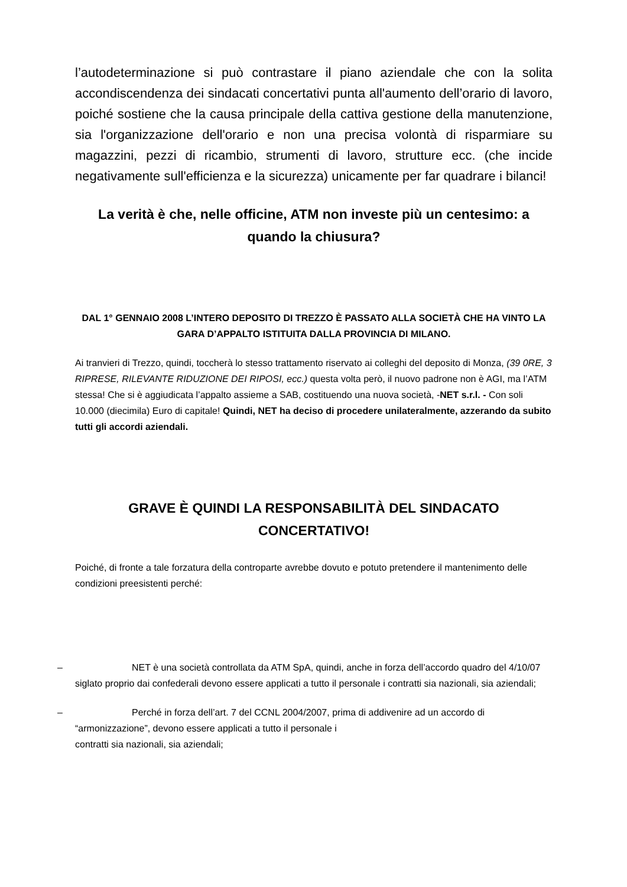l’autodeterminazione si può contrastare il piano aziendale che con la solita accondiscendenza dei sindacati concertativi punta all'aumento dell’orario di lavoro, poiché sostiene che la causa principale della cattiva gestione della manutenzione, sia l'organizzazione dell'orario e non una precisa volontà di risparmiare su magazzini, pezzi di ricambio, strumenti di lavoro, strutture ecc. (che incide negativamente sull'efficienza e la sicurezza) unicamente per far quadrare i bilanci!
La verità è che, nelle officine, ATM non investe più un centesimo: a quando la chiusura?
DAL 1° GENNAIO 2008 L’INTERO DEPOSITO DI TREZZO È PASSATO ALLA SOCIETÀ CHE HA VINTO LA GARA D’APPALTO ISTITUITA DALLA PROVINCIA DI MILANO.
Ai tranvieri di Trezzo, quindi, toccherà lo stesso trattamento riservato ai colleghi del deposito di Monza, (39 0RE, 3 RIPRESE, RILEVANTE RIDUZIONE DEI RIPOSI, ecc.) questa volta però, il nuovo padrone non è AGI, ma l’ATM stessa! Che si è aggiudicata l’appalto assieme a SAB, costituendo una nuova società, -NET s.r.l. - Con soli 10.000 (diecimila) Euro di capitale! Quindi, NET ha deciso di procedere unilateralmente, azzerando da subito tutti gli accordi aziendali.
GRAVE È QUINDI LA RESPONSABILITÀ DEL SINDACATO CONCERTATIVO!
Poiché, di fronte a tale forzatura della controparte avrebbe dovuto e potuto pretendere il mantenimento delle condizioni preesistenti perché:
– NET è una società controllata da ATM SpA, quindi, anche in forza dell’accordo quadro del 4/10/07 siglato proprio dai confederali devono essere applicati a tutto il personale i contratti sia nazionali, sia aziendali;
– Perché in forza dell’art. 7 del CCNL 2004/2007, prima di addivenire ad un accordo di “armonizzazione”, devono essere applicati a tutto il personale i
contratti sia nazionali, sia aziendali;